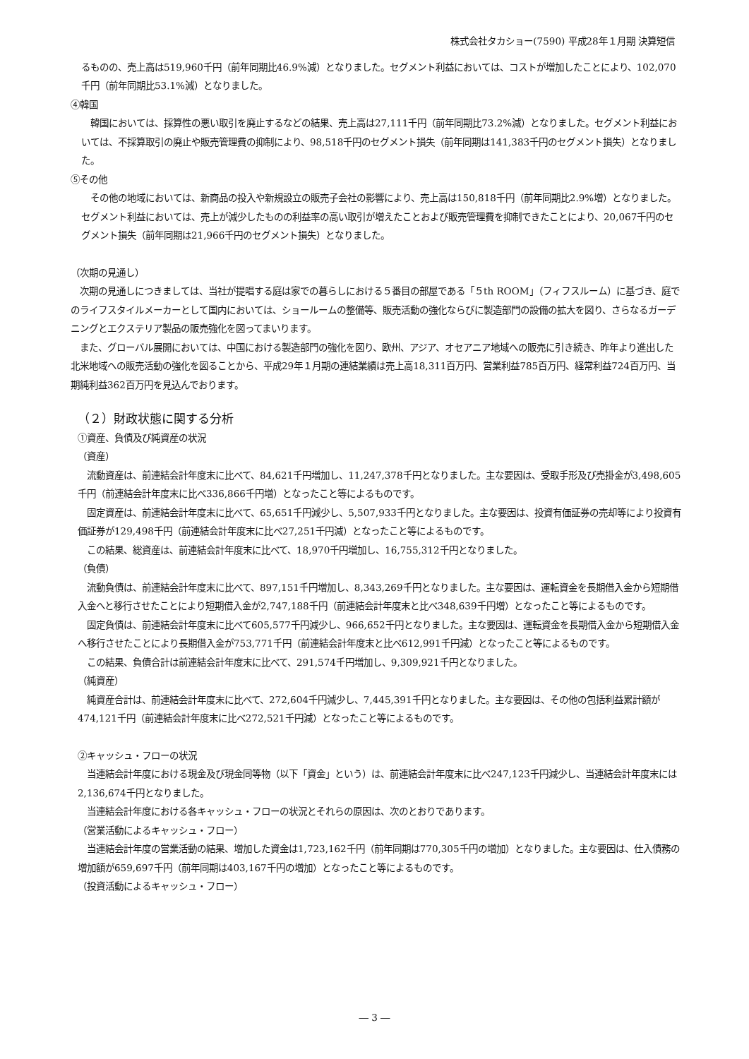株式会社タカショー(7590) 平成28年１月期 決算短信
るものの、売上高は519,960千円（前年同期比46.9%減）となりました。セグメント利益においては、コストが増加したことにより、102,070千円（前年同期比53.1%減）となりました。
④韓国
　韓国においては、採算性の悪い取引を廃止するなどの結果、売上高は27,111千円（前年同期比73.2%減）となりました。セグメント利益においては、不採算取引の廃止や販売管理費の抑制により、98,518千円のセグメント損失（前年同期は141,383千円のセグメント損失）となりました。
⑤その他
　その他の地域においては、新商品の投入や新規設立の販売子会社の影響により、売上高は150,818千円（前年同期比2.9%増）となりました。セグメント利益においては、売上が減少したものの利益率の高い取引が増えたことおよび販売管理費を抑制できたことにより、20,067千円のセグメント損失（前年同期は21,966千円のセグメント損失）となりました。
（次期の見通し）
　次期の見通しにつきましては、当社が提唱する庭は家での暮らしにおける５番目の部屋である「５th ROOM」（フィフスルーム）に基づき、庭でのライフスタイルメーカーとして国内においては、ショールームの整備等、販売活動の強化ならびに製造部門の設備の拡大を図り、さらなるガーデニングとエクステリア製品の販売強化を図ってまいります。
　また、グローバル展開においては、中国における製造部門の強化を図り、欧州、アジア、オセアニア地域への販売に引き続き、昨年より進出した北米地域への販売活動の強化を図ることから、平成29年１月期の連結業績は売上高18,311百万円、営業利益785百万円、経常利益724百万円、当期純利益362百万円を見込んでおります。
（２）財政状態に関する分析
①資産、負債及び純資産の状況
（資産）
　流動資産は、前連結会計年度末に比べて、84,621千円増加し、11,247,378千円となりました。主な要因は、受取手形及び売掛金が3,498,605千円（前連結会計年度末に比べ336,866千円増）となったこと等によるものです。
　固定資産は、前連結会計年度末に比べて、65,651千円減少し、5,507,933千円となりました。主な要因は、投資有価証券の売却等により投資有価証券が129,498千円（前連結会計年度末に比べ27,251千円減）となったこと等によるものです。
　この結果、総資産は、前連結会計年度末に比べて、18,970千円増加し、16,755,312千円となりました。
（負債）
　流動負債は、前連結会計年度末に比べて、897,151千円増加し、8,343,269千円となりました。主な要因は、運転資金を長期借入金から短期借入金へと移行させたことにより短期借入金が2,747,188千円（前連結会計年度末と比べ348,639千円増）となったこと等によるものです。
　固定負債は、前連結会計年度末に比べて605,577千円減少し、966,652千円となりました。主な要因は、運転資金を長期借入金から短期借入金へ移行させたことにより長期借入金が753,771千円（前連結会計年度末と比べ612,991千円減）となったこと等によるものです。
　この結果、負債合計は前連結会計年度末に比べて、291,574千円増加し、9,309,921千円となりました。
（純資産）
　純資産合計は、前連結会計年度末に比べて、272,604千円減少し、7,445,391千円となりました。主な要因は、その他の包括利益累計額が474,121千円（前連結会計年度末に比べ272,521千円減）となったこと等によるものです。
②キャッシュ・フローの状況
　当連結会計年度における現金及び現金同等物（以下「資金」という）は、前連結会計年度末に比べ247,123千円減少し、当連結会計年度末には2,136,674千円となりました。
　当連結会計年度における各キャッシュ・フローの状況とそれらの原因は、次のとおりであります。
（営業活動によるキャッシュ・フロー）
　当連結会計年度の営業活動の結果、増加した資金は1,723,162千円（前年同期は770,305千円の増加）となりました。主な要因は、仕入債務の増加額が659,697千円（前年同期は403,167千円の増加）となったこと等によるものです。
（投資活動によるキャッシュ・フロー）
― 3 ―